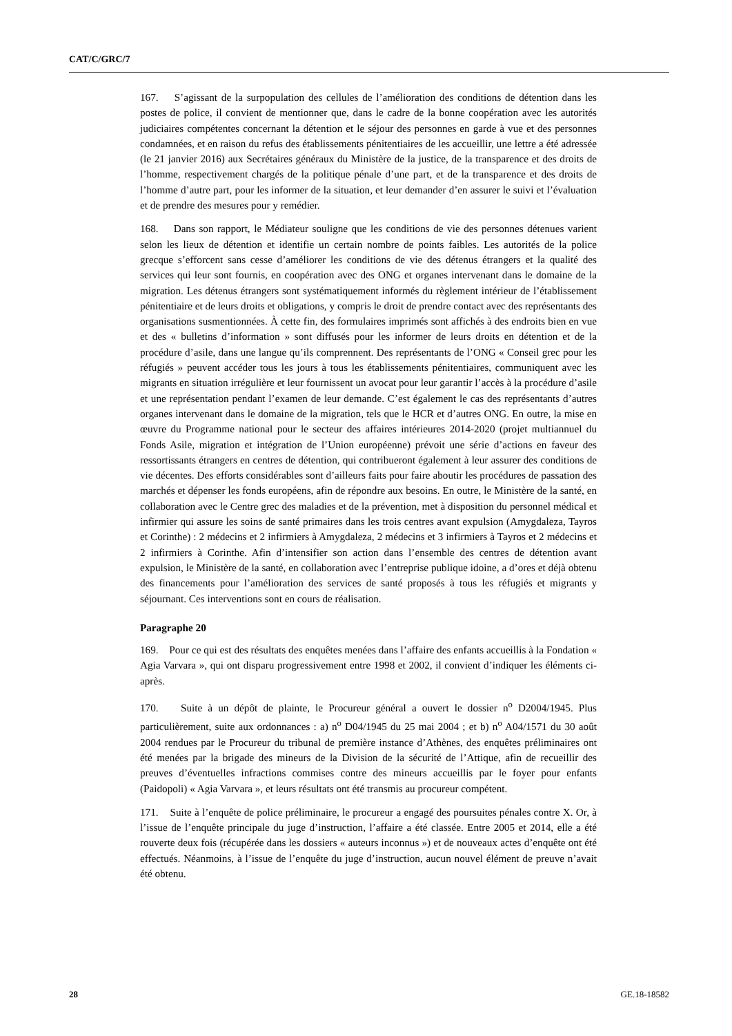CAT/C/GRC/7
167. S’agissant de la surpopulation des cellules de l’amélioration des conditions de détention dans les postes de police, il convient de mentionner que, dans le cadre de la bonne coopération avec les autorités judiciaires compétentes concernant la détention et le séjour des personnes en garde à vue et des personnes condamnées, et en raison du refus des établissements pénitentiaires de les accueillir, une lettre a été adressée (le 21 janvier 2016) aux Secrétaires généraux du Ministère de la justice, de la transparence et des droits de l’homme, respectivement chargés de la politique pénale d’une part, et de la transparence et des droits de l’homme d’autre part, pour les informer de la situation, et leur demander d’en assurer le suivi et l’évaluation et de prendre des mesures pour y remédier.
168. Dans son rapport, le Médiateur souligne que les conditions de vie des personnes détenues varient selon les lieux de détention et identifie un certain nombre de points faibles. Les autorités de la police grecque s’efforcent sans cesse d’améliorer les conditions de vie des détenus étrangers et la qualité des services qui leur sont fournis, en coopération avec des ONG et organes intervenant dans le domaine de la migration. Les détenus étrangers sont systématiquement informés du règlement intérieur de l’établissement pénitentiaire et de leurs droits et obligations, y compris le droit de prendre contact avec des représentants des organisations susmentionnées. À cette fin, des formulaires imprimés sont affichés à des endroits bien en vue et des « bulletins d’information » sont diffusés pour les informer de leurs droits en détention et de la procédure d’asile, dans une langue qu’ils comprennent. Des représentants de l’ONG « Conseil grec pour les réfugiés » peuvent accéder tous les jours à tous les établissements pénitentiaires, communiquent avec les migrants en situation irrégulière et leur fournissent un avocat pour leur garantir l’accès à la procédure d’asile et une représentation pendant l’examen de leur demande. C’est également le cas des représentants d’autres organes intervenant dans le domaine de la migration, tels que le HCR et d’autres ONG. En outre, la mise en œuvre du Programme national pour le secteur des affaires intérieures 2014-2020 (projet multiannuel du Fonds Asile, migration et intégration de l’Union européenne) prévoit une série d’actions en faveur des ressortissants étrangers en centres de détention, qui contribueront également à leur assurer des conditions de vie décentes. Des efforts considérables sont d’ailleurs faits pour faire aboutir les procédures de passation des marchés et dépenser les fonds européens, afin de répondre aux besoins. En outre, le Ministère de la santé, en collaboration avec le Centre grec des maladies et de la prévention, met à disposition du personnel médical et infirmier qui assure les soins de santé primaires dans les trois centres avant expulsion (Amygdaleza, Tayros et Corinthe) : 2 médecins et 2 infirmiers à Amygdaleza, 2 médecins et 3 infirmiers à Tayros et 2 médecins et 2 infirmiers à Corinthe. Afin d’intensifier son action dans l’ensemble des centres de détention avant expulsion, le Ministère de la santé, en collaboration avec l’entreprise publique idoine, a d’ores et déjà obtenu des financements pour l’amélioration des services de santé proposés à tous les réfugiés et migrants y séjournant. Ces interventions sont en cours de réalisation.
Paragraphe 20
169. Pour ce qui est des résultats des enquêtes menées dans l’affaire des enfants accueillis à la Fondation « Agia Varvara », qui ont disparu progressivement entre 1998 et 2002, il convient d’indiquer les éléments ci-après.
170. Suite à un dépôt de plainte, le Procureur général a ouvert le dossier n<sup>o</sup> D2004/1945. Plus particulièrement, suite aux ordonnances : a) n<sup>o</sup> D04/1945 du 25 mai 2004 ; et b) n<sup>o</sup> A04/1571 du 30 août 2004 rendues par le Procureur du tribunal de première instance d’Athènes, des enquêtes préliminaires ont été menées par la brigade des mineurs de la Division de la sécurité de l’Attique, afin de recueillir des preuves d’éventuelles infractions commises contre des mineurs accueillis par le foyer pour enfants (Paidopoli) « Agia Varvara », et leurs résultats ont été transmis au procureur compétent.
171. Suite à l’enquête de police préliminaire, le procureur a engagé des poursuites pénales contre X. Or, à l’issue de l’enquête principale du juge d’instruction, l’affaire a été classée. Entre 2005 et 2014, elle a été rouverte deux fois (récupérée dans les dossiers « auteurs inconnus ») et de nouveaux actes d’enquête ont été effectués. Néanmoins, à l’issue de l’enquête du juge d’instruction, aucun nouvel élément de preuve n’avait été obtenu.
28 GE.18-18582